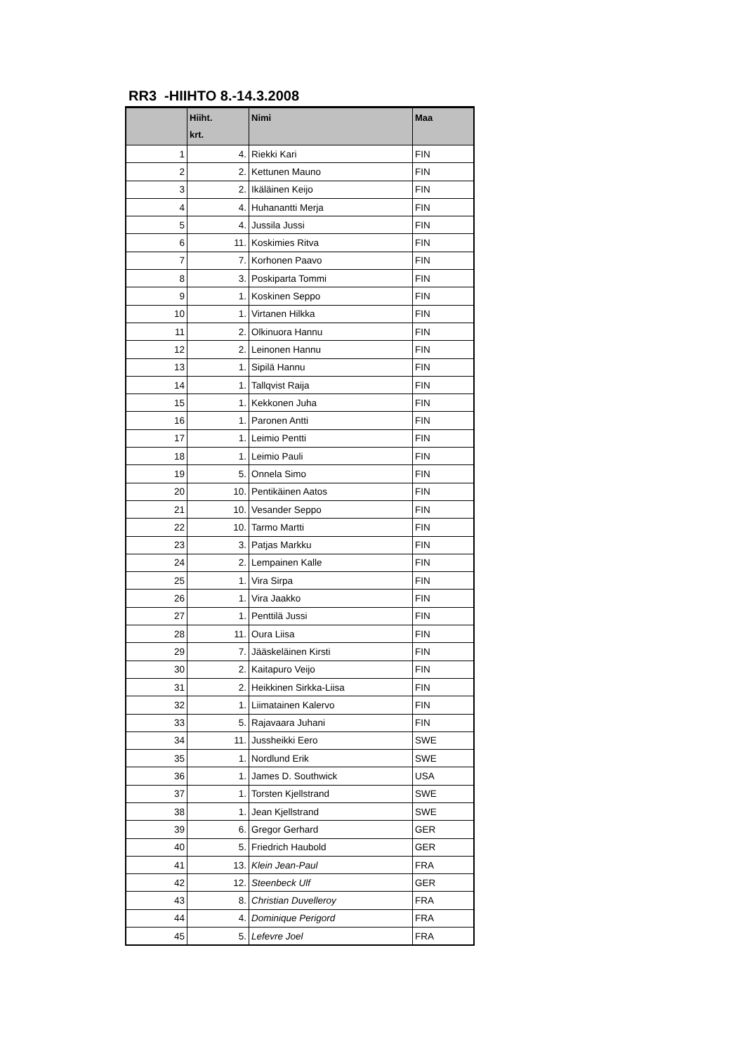RR3 -HIIHTO 8.-14.3.2008
| | Hiiht. krt. | Nimi | Maa |
| --- | --- | --- | --- |
| 1 | 4. | Riekki Kari | FIN |
| 2 | 2. | Kettunen Mauno | FIN |
| 3 | 2. | Ikäläinen Keijo | FIN |
| 4 | 4. | Huhanantti Merja | FIN |
| 5 | 4. | Jussila Jussi | FIN |
| 6 | 11. | Koskimies Ritva | FIN |
| 7 | 7. | Korhonen Paavo | FIN |
| 8 | 3. | Poskiparta Tommi | FIN |
| 9 | 1. | Koskinen Seppo | FIN |
| 10 | 1. | Virtanen Hilkka | FIN |
| 11 | 2. | Olkinuora Hannu | FIN |
| 12 | 2. | Leinonen Hannu | FIN |
| 13 | 1. | Sipilä Hannu | FIN |
| 14 | 1. | Tallqvist Raija | FIN |
| 15 | 1. | Kekkonen Juha | FIN |
| 16 | 1. | Paronen Antti | FIN |
| 17 | 1. | Leimio Pentti | FIN |
| 18 | 1. | Leimio Pauli | FIN |
| 19 | 5. | Onnela Simo | FIN |
| 20 | 10. | Pentikäinen Aatos | FIN |
| 21 | 10. | Vesander Seppo | FIN |
| 22 | 10. | Tarmo Martti | FIN |
| 23 | 3. | Patjas Markku | FIN |
| 24 | 2. | Lempainen Kalle | FIN |
| 25 | 1. | Vira Sirpa | FIN |
| 26 | 1. | Vira Jaakko | FIN |
| 27 | 1. | Penttilä Jussi | FIN |
| 28 | 11. | Oura Liisa | FIN |
| 29 | 7. | Jääskeläinen Kirsti | FIN |
| 30 | 2. | Kaitapuro Veijo | FIN |
| 31 | 2. | Heikkinen Sirkka-Liisa | FIN |
| 32 | 1. | Liimatainen Kalervo | FIN |
| 33 | 5. | Rajavaara Juhani | FIN |
| 34 | 11. | Jussheikki Eero | SWE |
| 35 | 1. | Nordlund Erik | SWE |
| 36 | 1. | James D. Southwick | USA |
| 37 | 1. | Torsten Kjellstrand | SWE |
| 38 | 1. | Jean Kjellstrand | SWE |
| 39 | 6. | Gregor Gerhard | GER |
| 40 | 5. | Friedrich Haubold | GER |
| 41 | 13. | Klein Jean-Paul | FRA |
| 42 | 12. | Steenbeck Ulf | GER |
| 43 | 8. | Christian Duvelleroy | FRA |
| 44 | 4. | Dominique Perigord | FRA |
| 45 | 5. | Lefevre Joel | FRA |